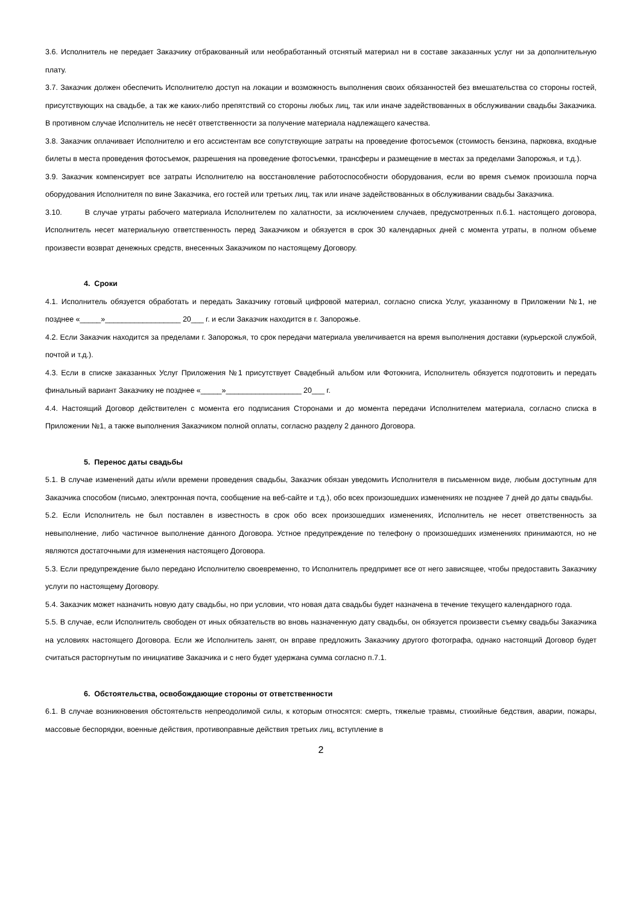3.6. Исполнитель не передает Заказчику отбракованный или необработанный отснятый материал ни в составе заказанных услуг ни за дополнительную плату.
3.7. Заказчик должен обеспечить Исполнителю доступ на локации и возможность выполнения своих обязанностей без вмешательства со стороны гостей, присутствующих на свадьбе, а так же каких-либо препятствий со стороны любых лиц, так или иначе задействованных в обслуживании свадьбы Заказчика. В противном случае Исполнитель не несёт ответственности за получение материала надлежащего качества.
3.8. Заказчик оплачивает Исполнителю и его ассистентам все сопутствующие затраты на проведение фотосъемок (стоимость бензина, парковка, входные билеты в места проведения фотосъемок, разрешения на проведение фотосъемки, трансферы и размещение в местах за пределами Запорожья, и т.д.).
3.9. Заказчик компенсирует все затраты Исполнителю на восстановление работоспособности оборудования, если во время съемок произошла порча оборудования Исполнителя по вине Заказчика, его гостей или третьих лиц, так или иначе задействованных в обслуживании свадьбы Заказчика.
3.10. В случае утраты рабочего материала Исполнителем по халатности, за исключением случаев, предусмотренных п.6.1. настоящего договора, Исполнитель несет материальную ответственность перед Заказчиком и обязуется в срок 30 календарных дней с момента утраты, в полном объеме произвести возврат денежных средств, внесенных Заказчиком по настоящему Договору.
4. Сроки
4.1. Исполнитель обязуется обработать и передать Заказчику готовый цифровой материал, согласно списка Услуг, указанному в Приложении №1, не позднее «_____»__________________ 20___ г. и если Заказчик находится в г. Запорожье.
4.2. Если Заказчик находится за пределами г. Запорожья, то срок передачи материала увеличивается на время выполнения доставки (курьерской службой, почтой и т.д.).
4.3. Если в списке заказанных Услуг Приложения №1 присутствует Свадебный альбом или Фотокнига, Исполнитель обязуется подготовить и передать финальный вариант Заказчику не позднее «_____»__________________ 20___ г.
4.4. Настоящий Договор действителен с момента его подписания Сторонами и до момента передачи Исполнителем материала, согласно списка в Приложении №1, а также выполнения Заказчиком полной оплаты, согласно разделу 2 данного Договора.
5. Перенос даты свадьбы
5.1. В случае изменений даты и/или времени проведения свадьбы, Заказчик обязан уведомить Исполнителя в письменном виде, любым доступным для Заказчика способом (письмо, электронная почта, сообщение на веб-сайте и т.д.), обо всех произошедших изменениях не позднее 7 дней до даты свадьбы.
5.2. Если Исполнитель не был поставлен в известность в срок обо всех произошедших изменениях, Исполнитель не несет ответственность за невыполнение, либо частичное выполнение данного Договора. Устное предупреждение по телефону о произошедших изменениях принимаются, но не являются достаточными для изменения настоящего Договора.
5.3. Если предупреждение было передано Исполнителю своевременно, то Исполнитель предпримет все от него зависящее, чтобы предоставить Заказчику услуги по настоящему Договору.
5.4. Заказчик может назначить новую дату свадьбы, но при условии, что новая дата свадьбы будет назначена в течение текущего календарного года.
5.5. В случае, если Исполнитель свободен от иных обязательств во вновь назначенную дату свадьбы, он обязуется произвести съемку свадьбы Заказчика на условиях настоящего Договора. Если же Исполнитель занят, он вправе предложить Заказчику другого фотографа, однако настоящий Договор будет считаться расторгнутым по инициативе Заказчика и с него будет удержана сумма согласно п.7.1.
6. Обстоятельства, освобождающие стороны от ответственности
6.1. В случае возникновения обстоятельств непреодолимой силы, к которым относятся: смерть, тяжелые травмы, стихийные бедствия, аварии, пожары, массовые беспорядки, военные действия, противоправные действия третьих лиц, вступление в
2